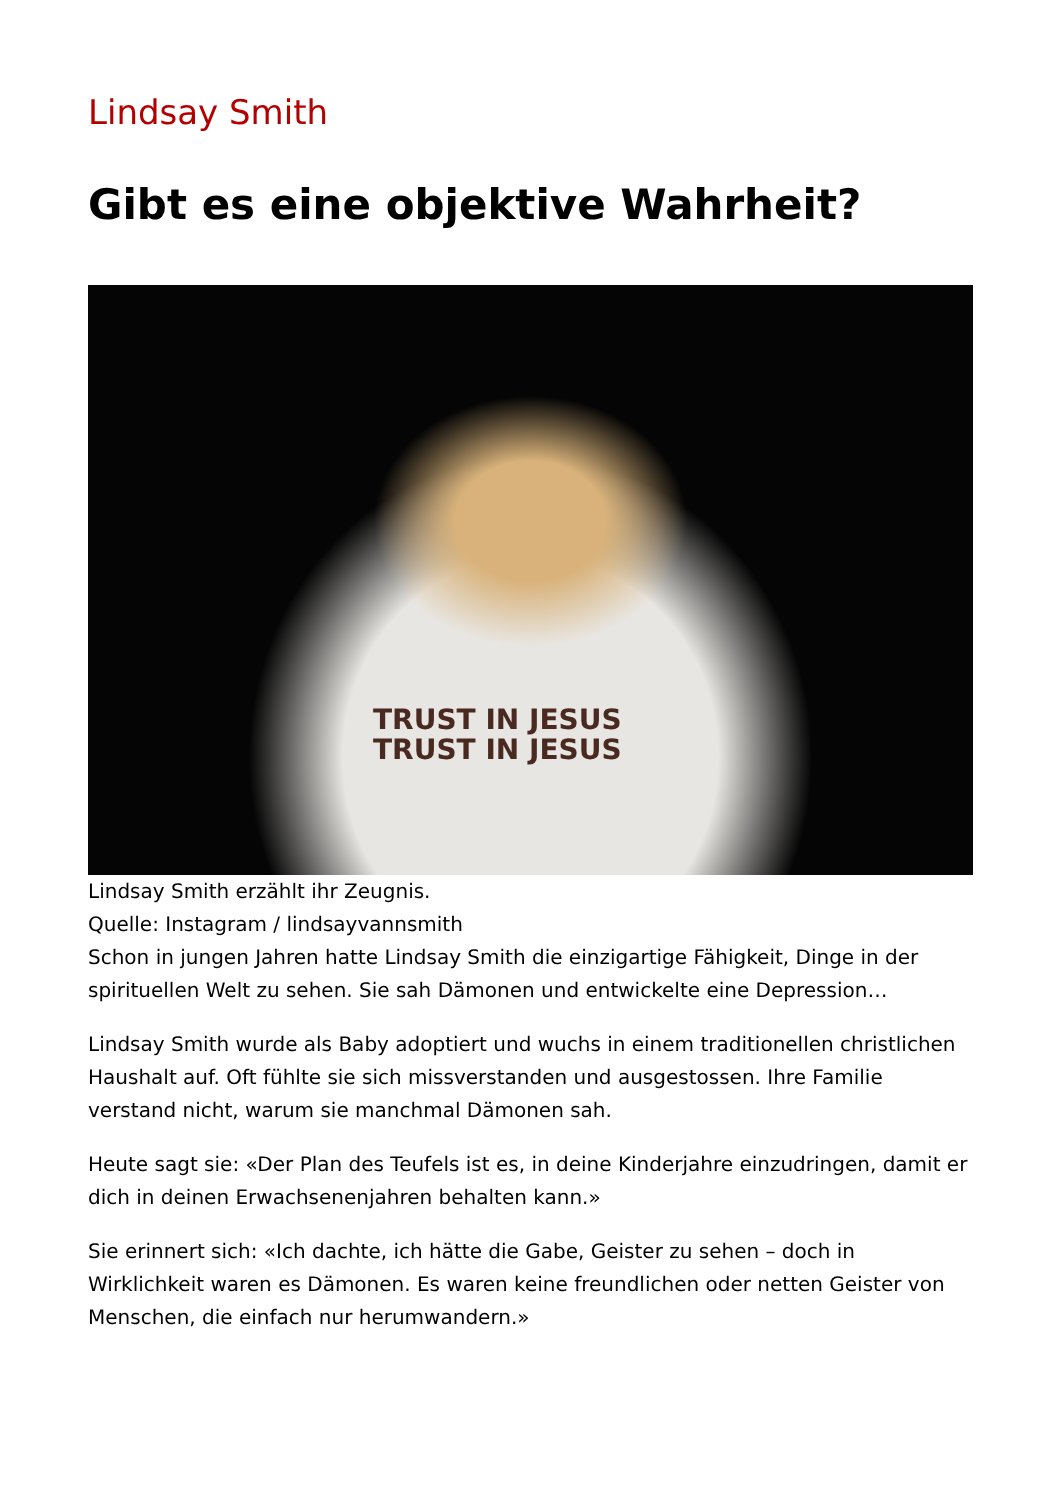Lindsay Smith
Gibt es eine objektive Wahrheit?
TRUST IN JESUS
TRUST IN JESUS
Lindsay Smith erzählt ihr Zeugnis.
Quelle: Instagram / lindsayvannsmith
Schon in jungen Jahren hatte Lindsay Smith die einzigartige Fähigkeit, Dinge in der spirituellen Welt zu sehen. Sie sah Dämonen und entwickelte eine Depression…
Lindsay Smith wurde als Baby adoptiert und wuchs in einem traditionellen christlichen Haushalt auf. Oft fühlte sie sich missverstanden und ausgestossen. Ihre Familie verstand nicht, warum sie manchmal Dämonen sah.
Heute sagt sie: «Der Plan des Teufels ist es, in deine Kinderjahre einzudringen, damit er dich in deinen Erwachsenenjahren behalten kann.»
Sie erinnert sich: «Ich dachte, ich hätte die Gabe, Geister zu sehen – doch in Wirklichkeit waren es Dämonen. Es waren keine freundlichen oder netten Geister von Menschen, die einfach nur herumwandern.»